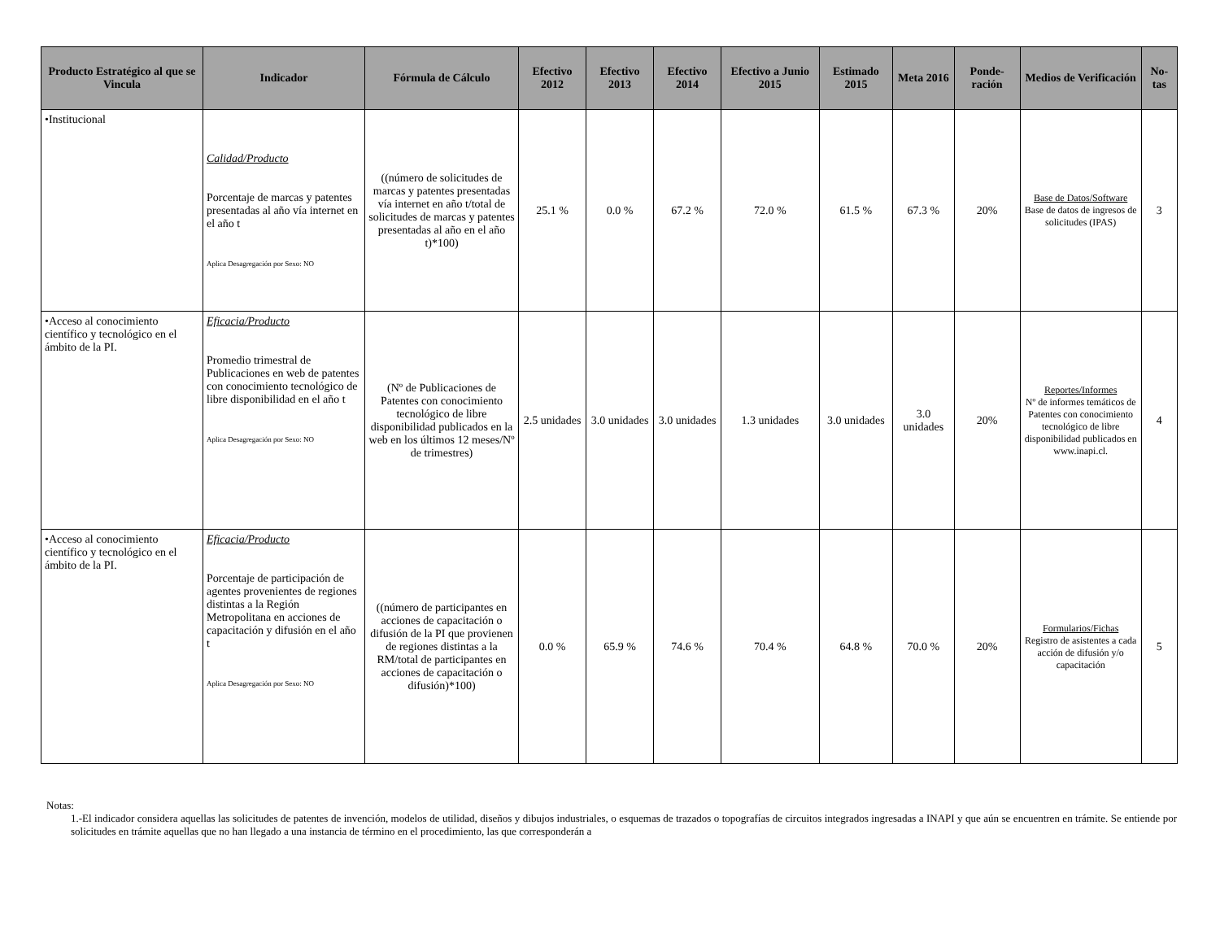| Producto Estratégico al que se Vincula | Indicador | Fórmula de Cálculo | Efectivo 2012 | Efectivo 2013 | Efectivo 2014 | Efectivo a Junio 2015 | Estimado 2015 | Meta 2016 | Ponde-ración | Medios de Verificación | No-tas |
| --- | --- | --- | --- | --- | --- | --- | --- | --- | --- | --- | --- |
| •Institucional | Calidad/Producto Porcentaje de marcas y patentes presentadas al año vía internet en el año t Aplica Desagregación por Sexo: NO | ((número de solicitudes de marcas y patentes presentadas vía internet en año t/total de solicitudes de marcas y patentes presentadas al año en el año t)*100) | 25.1 % | 0.0 % | 67.2 % | 72.0 % | 61.5 % | 67.3 % | 20% | Base de Datos/Software Base de datos de ingresos de solicitudes (IPAS) | 3 |
| •Acceso al conocimiento científico y tecnológico en el ámbito de la PI. | Eficacia/Producto Promedio trimestral de Publicaciones en web de patentes con conocimiento tecnológico de libre disponibilidad en el año t Aplica Desagregación por Sexo: NO | (Nº de Publicaciones de Patentes con conocimiento tecnológico de libre disponibilidad publicados en la web en los últimos 12 meses/Nº de trimestres) | 2.5 unidades | 3.0 unidades | 3.0 unidades | 1.3 unidades | 3.0 unidades | 3.0 unidades | 20% | Reportes/Informes Nº de informes temáticos de Patentes con conocimiento tecnológico de libre disponibilidad publicados en www.inapi.cl. | 4 |
| •Acceso al conocimiento científico y tecnológico en el ámbito de la PI. | Eficacia/Producto Porcentaje de participación de agentes provenientes de regiones distintas a la Región Metropolitana en acciones de capacitación y difusión en el año t Aplica Desagregación por Sexo: NO | ((número de participantes en acciones de capacitación o difusión de la PI que provienen de regiones distintas a la RM/total de participantes en acciones de capacitación o difusión)*100) | 0.0 % | 65.9 % | 74.6 % | 70.4 % | 64.8 % | 70.0 % | 20% | Formularios/Fichas Registro de asistentes a cada acción de difusión y/o capacitación | 5 |
Notas:
1.-El indicador considera aquellas las solicitudes de patentes de invención, modelos de utilidad, diseños y dibujos industriales, o esquemas de trazados o topografías de circuitos integrados ingresadas a INAPI y que aún se encuentren en trámite. Se entiende por solicitudes en trámite aquellas que no han llegado a una instancia de término en el procedimiento, las que corresponderán a